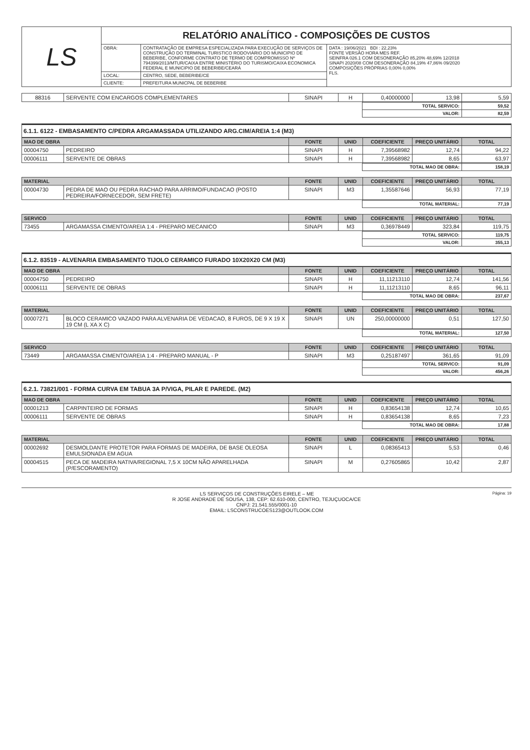| LS | RELATÓRIO ANALÍTICO - COMPOSIÇÕES DE CUSTOS | | |
| | OBRA: | CONTRATAÇÃO DE EMPRESA ESPECIALIZADA PARA EXECUÇÃO DE SERVIÇOS DE CONSTRUÇÃO DO TERMINAL TURISTICO RODOVIÁRIO DO MUNICIPIO DE BEBERIBE, CONFORME CONTRATO DE TERMO DE COMPROMISSO Nº 794399/2013/MTUR/CAIXA ENTRE MINISTÉRIO DO TURISMO/CAIXA ECONOMICA FEDERAL E MUNICIPIO DE BEBERIBE/CEARÁ | DATA : 19/06/2021 BDI : 22,23% FONTE VERSÃO HORA MES REF. SEINFRA 026.1 COM DESONERAÇÃO 85,20% 48,69% 12/2018 SINAPI 2020/08 COM DESONERAÇÃO 84,19% 47,86% 09/2020 COMPOSIÇÕES PRÓPRIAS 0,00% 0,00% FLS. |
| | LOCAL: | CENTRO, SEDE, BEBERIBE/CE | |
| | CLIENTE: | PREFEITURA MUNICPAL DE BEBERIBE | |
| 88316 | SERVENTE COM ENCARGOS COMPLEMENTARES | SINAPI | H | 0,40000000 | 13,98 | 5,59 |
| | TOTAL SERVICO: | 59,52 |
| | VALOR: | 82,59 |
6.1.1. 6122 - EMBASAMENTO C/PEDRA ARGAMASSADA UTILIZANDO ARG.CIM/AREIA 1:4 (M3)
| MAO DE OBRA | | FONTE | UNID | COEFICIENTE | PREÇO UNITÁRIO | TOTAL |
| --- | --- | --- | --- | --- | --- | --- |
| 00004750 | PEDREIRO | SINAPI | H | 7,39568982 | 12,74 | 94,22 |
| 00006111 | SERVENTE DE OBRAS | SINAPI | H | 7,39568982 | 8,65 | 63,97 |
| | TOTAL MAO DE OBRA: | 158,19 |
| MATERIAL | | FONTE | UNID | COEFICIENTE | PREÇO UNITÁRIO | TOTAL |
| --- | --- | --- | --- | --- | --- | --- |
| 00004730 | PEDRA DE MAO OU PEDRA RACHAO PARA ARRIMO/FUNDACAO (POSTO PEDREIRA/FORNECEDOR, SEM FRETE) | SINAPI | M3 | 1,35587646 | 56,93 | 77,19 |
| | TOTAL MATERIAL: | 77,19 |
| SERVICO | | FONTE | UNID | COEFICIENTE | PREÇO UNITÁRIO | TOTAL |
| --- | --- | --- | --- | --- | --- | --- |
| 73455 | ARGAMASSA CIMENTO/AREIA 1:4 - PREPARO MECANICO | SINAPI | M3 | 0,36978449 | 323,84 | 119,75 |
| | TOTAL SERVICO: | 119,75 |
| | VALOR: | 355,13 |
6.1.2. 83519 - ALVENARIA EMBASAMENTO TIJOLO CERAMICO FURADO 10X20X20 CM (M3)
| MAO DE OBRA | | FONTE | UNID | COEFICIENTE | PREÇO UNITÁRIO | TOTAL |
| --- | --- | --- | --- | --- | --- | --- |
| 00004750 | PEDREIRO | SINAPI | H | 11,11213110 | 12,74 | 141,56 |
| 00006111 | SERVENTE DE OBRAS | SINAPI | H | 11,11213110 | 8,65 | 96,11 |
| | TOTAL MAO DE OBRA: | 237,67 |
| MATERIAL | | FONTE | UNID | COEFICIENTE | PREÇO UNITÁRIO | TOTAL |
| --- | --- | --- | --- | --- | --- | --- |
| 00007271 | BLOCO CERAMICO VAZADO PARA ALVENARIA DE VEDACAO, 8 FUROS, DE 9 X 19 X 19 CM (L XA X C) | SINAPI | UN | 250,00000000 | 0,51 | 127,50 |
| | TOTAL MATERIAL: | 127,50 |
| SERVICO | | FONTE | UNID | COEFICIENTE | PREÇO UNITÁRIO | TOTAL |
| --- | --- | --- | --- | --- | --- | --- |
| 73449 | ARGAMASSA CIMENTO/AREIA 1:4 - PREPARO MANUAL - P | SINAPI | M3 | 0,25187497 | 361,65 | 91,09 |
| | TOTAL SERVICO: | 91,09 |
| | VALOR: | 456,26 |
6.2.1. 73821/001 - FORMA CURVA EM TABUA 3A P/VIGA, PILAR E PAREDE. (M2)
| MAO DE OBRA | | FONTE | UNID | COEFICIENTE | PREÇO UNITÁRIO | TOTAL |
| --- | --- | --- | --- | --- | --- | --- |
| 00001213 | CARPINTEIRO DE FORMAS | SINAPI | H | 0,83654138 | 12,74 | 10,65 |
| 00006111 | SERVENTE DE OBRAS | SINAPI | H | 0,83654138 | 8,65 | 7,23 |
| | TOTAL MAO DE OBRA: | 17,88 |
| MATERIAL | | FONTE | UNID | COEFICIENTE | PREÇO UNITÁRIO | TOTAL |
| --- | --- | --- | --- | --- | --- | --- |
| 00002692 | DESMOLDANTE PROTETOR PARA FORMAS DE MADEIRA, DE BASE OLEOSA EMULSIONADA EM AGUA | SINAPI | L | 0,08365413 | 5,53 | 0,46 |
| 00004515 | PECA DE MADEIRA NATIVA/REGIONAL 7,5 X 10CM NÃO APARELHADA (P/ESCORAMENTO) | SINAPI | M | 0,27605865 | 10,42 | 2,87 |
Página: 19 LS SERVIÇOS DE CONSTRUÇÕES EIRELE – ME
R JOSE ANDRADE DE SOUSA, 138, CEP: 62.610-000, CENTRO, TEJUÇUOCA/CE
CNPJ: 21.541.555/0001-10
EMAIL: LSCONSTRUCOES123@OUTLOOK.COM